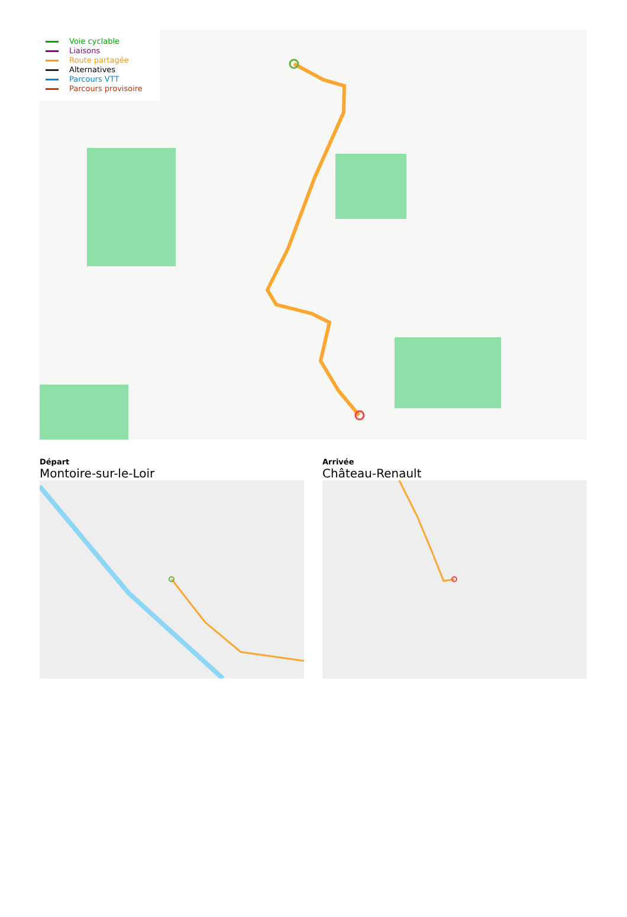Voie cyclable
Liaisons
Route partagée
Alternatives
Parcours VTT
Parcours provisoire
Départ
Montoire-sur-le-Loir
Arrivée
Château-Renault